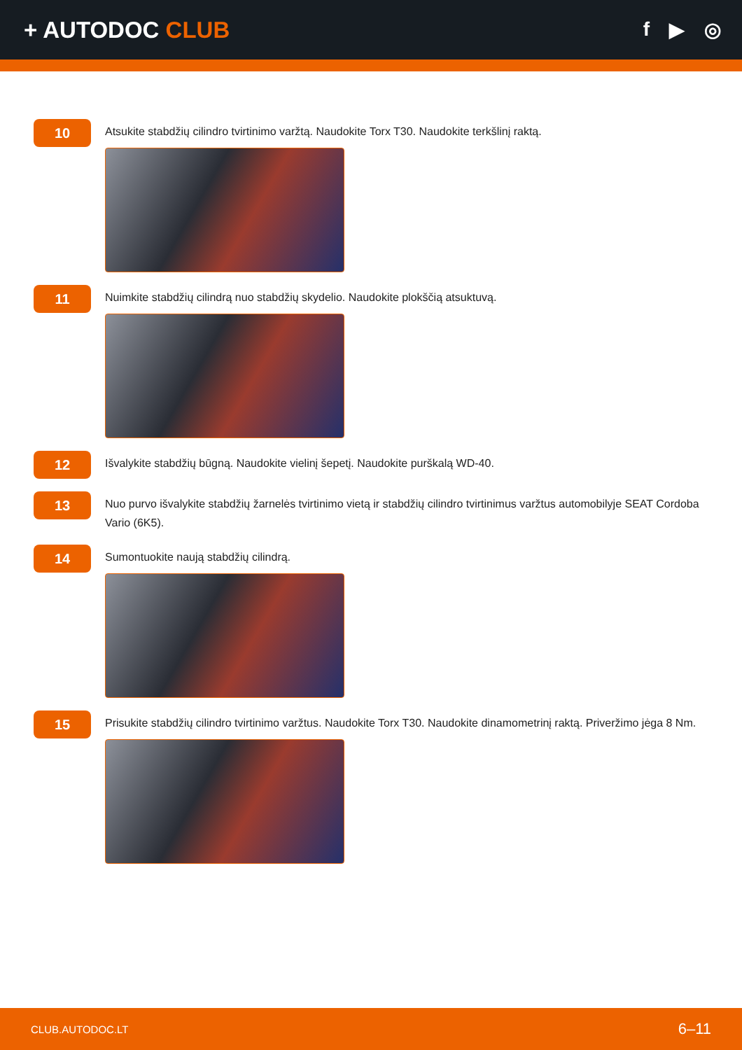+ AUTODOC CLUB
f ▶ ◎
10
Atsukite stabdžių cilindro tvirtinimo varžtą. Naudokite Torx T30. Naudokite terkšlinį raktą.
11
Nuimkite stabdžių cilindrą nuo stabdžių skydelio. Naudokite plokščią atsuktuvą.
12
Išvalykite stabdžių būgną. Naudokite vielinį šepetį. Naudokite purškalą WD-40.
13
Nuo purvo išvalykite stabdžių žarnelės tvirtinimo vietą ir stabdžių cilindro tvirtinimus varžtus automobilyje SEAT Cordoba Vario (6K5).
14
Sumontuokite naują stabdžių cilindrą.
15
Prisukite stabdžių cilindro tvirtinimo varžtus. Naudokite Torx T30. Naudokite dinamometrinį raktą. Priveržimo jėga 8 Nm.
CLUB.AUTODOC.LT 6–11